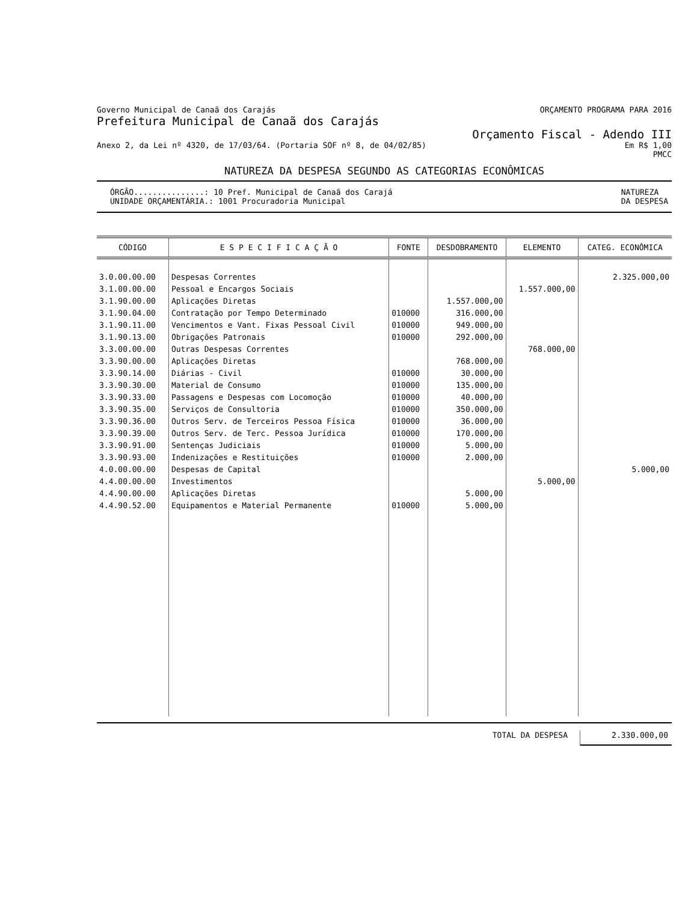Governo Municipal de Canaã dos Carajás ORÇAMENTO PROGRAMA PARA 2016
Prefeitura Municipal de Canaã dos Carajás
Orçamento Fiscal - Adendo III
Anexo 2, da Lei nº 4320, de 17/03/64. (Portaria SOF nº 8, de 04/02/85) Em R$ 1,00
PMCC
NATUREZA DA DESPESA SEGUNDO AS CATEGORIAS ECONÔMICAS
ÓRGÃO...............: 10 Pref. Municipal de Canaã dos Carajá
UNIDADE ORÇAMENTÁRIA.: 1001 Procuradoria Municipal
NATUREZA
DA DESPESA
| CÓDIGO | E S P E C I F I C A Ç Ã O | FONTE | DESDOBRAMENTO | ELEMENTO | CATEG. ECONÔMICA |
| --- | --- | --- | --- | --- | --- |
| 3.0.00.00.00 | Despesas Correntes | | | | 2.325.000,00 |
| 3.1.00.00.00 | Pessoal e Encargos Sociais | | | 1.557.000,00 | |
| 3.1.90.00.00 | Aplicações Diretas | | 1.557.000,00 | | |
| 3.1.90.04.00 | Contratação por Tempo Determinado | 010000 | 316.000,00 | | |
| 3.1.90.11.00 | Vencimentos e Vant. Fixas Pessoal Civil | 010000 | 949.000,00 | | |
| 3.1.90.13.00 | Obrigações Patronais | 010000 | 292.000,00 | | |
| 3.3.00.00.00 | Outras Despesas Correntes | | | 768.000,00 | |
| 3.3.90.00.00 | Aplicações Diretas | | 768.000,00 | | |
| 3.3.90.14.00 | Diárias - Civil | 010000 | 30.000,00 | | |
| 3.3.90.30.00 | Material de Consumo | 010000 | 135.000,00 | | |
| 3.3.90.33.00 | Passagens e Despesas com Locomoção | 010000 | 40.000,00 | | |
| 3.3.90.35.00 | Serviços de Consultoria | 010000 | 350.000,00 | | |
| 3.3.90.36.00 | Outros Serv. de Terceiros Pessoa Física | 010000 | 36.000,00 | | |
| 3.3.90.39.00 | Outros Serv. de Terc. Pessoa Jurídica | 010000 | 170.000,00 | | |
| 3.3.90.91.00 | Sentenças Judiciais | 010000 | 5.000,00 | | |
| 3.3.90.93.00 | Indenizações e Restituições | 010000 | 2.000,00 | | |
| 4.0.00.00.00 | Despesas de Capital | | | | 5.000,00 |
| 4.4.00.00.00 | Investimentos | | | 5.000,00 | |
| 4.4.90.00.00 | Aplicações Diretas | | 5.000,00 | | |
| 4.4.90.52.00 | Equipamentos e Material Permanente | 010000 | 5.000,00 | | |
TOTAL DA DESPESA 2.330.000,00